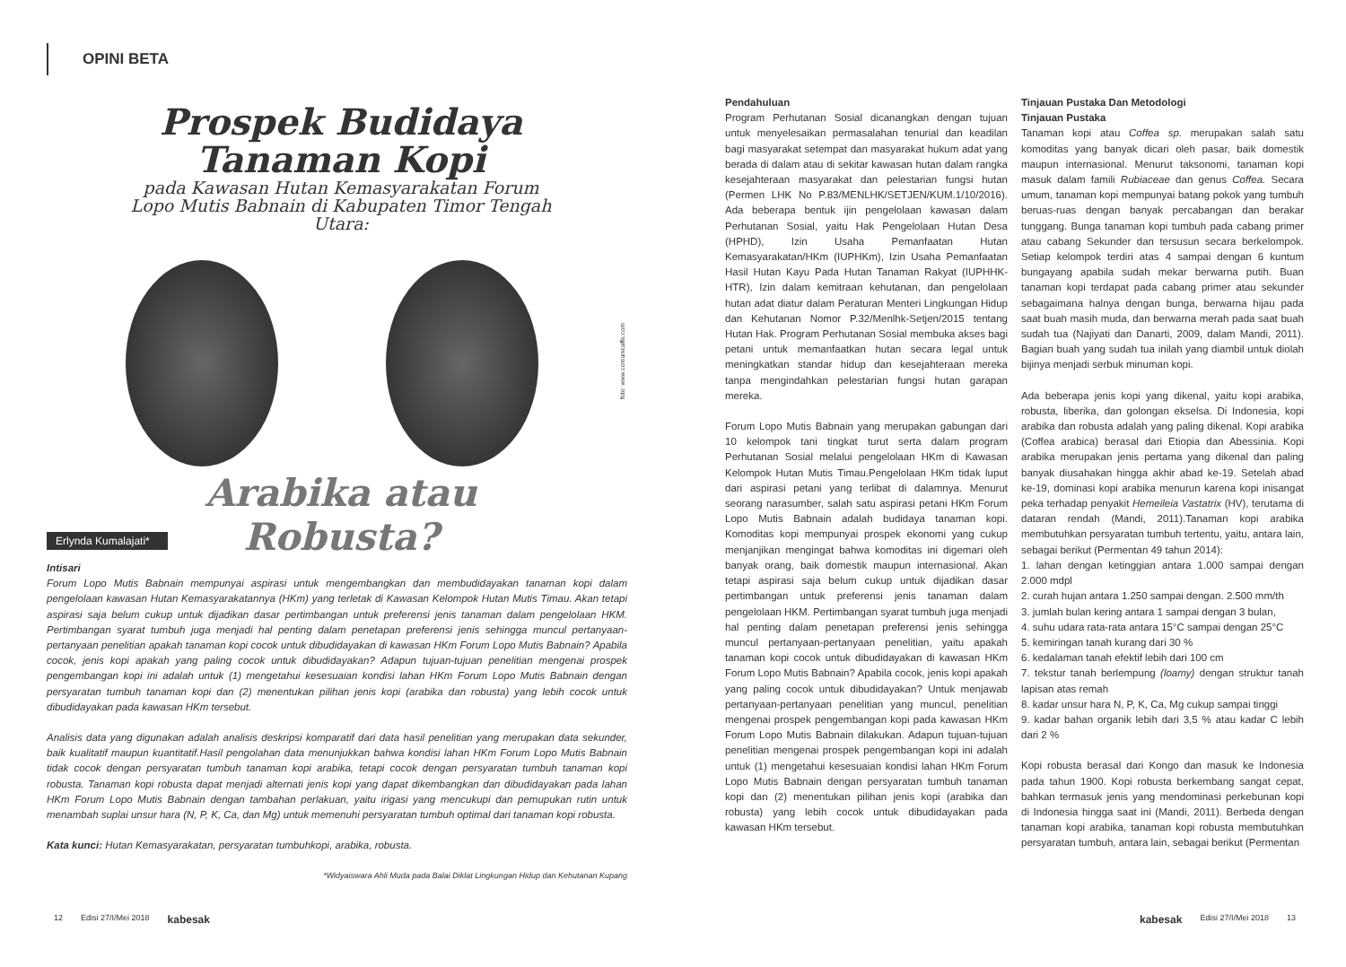OPINI BETA
Prospek Budidaya Tanaman Kopi
pada Kawasan Hutan Kemasyarakatan Forum Lopo Mutis Babnain di Kabupaten Timor Tengah Utara:
foto: www.comunicaffe.com
Arabika atau Robusta?
Erlynda Kumalajati*
Intisari
Forum Lopo Mutis Babnain mempunyai aspirasi untuk mengembangkan dan membudidayakan tanaman kopi dalam pengelolaan kawasan Hutan Kemasyarakatannya (HKm) yang terletak di Kawasan Kelompok Hutan Mutis Timau. Akan tetapi aspirasi saja belum cukup untuk dijadikan dasar pertimbangan untuk preferensi jenis tanaman dalam pengelolaan HKM. Pertimbangan syarat tumbuh juga menjadi hal penting dalam penetapan preferensi jenis sehingga muncul pertanyaan-pertanyaan penelitian apakah tanaman kopi cocok untuk dibudidayakan di kawasan HKm Forum Lopo Mutis Babnain? Apabila cocok, jenis kopi apakah yang paling cocok untuk dibudidayakan? Adapun tujuan-tujuan penelitian mengenai prospek pengembangan kopi ini adalah untuk (1) mengetahui kesesuaian kondisi lahan HKm Forum Lopo Mutis Babnain dengan persyaratan tumbuh tanaman kopi dan (2) menentukan pilihan jenis kopi (arabika dan robusta) yang lebih cocok untuk dibudidayakan pada kawasan HKm tersebut.
Analisis data yang digunakan adalah analisis deskripsi komparatif dari data hasil penelitian yang merupakan data sekunder, baik kualitatif maupun kuantitatif.Hasil pengolahan data menunjukkan bahwa kondisi lahan HKm Forum Lopo Mutis Babnain tidak cocok dengan persyaratan tumbuh tanaman kopi arabika, tetapi cocok dengan persyaratan tumbuh tanaman kopi robusta. Tanaman kopi robusta dapat menjadi alternati jenis kopi yang dapat dikembangkan dan dibudidayakan pada lahan HKm Forum Lopo Mutis Babnain dengan tambahan perlakuan, yaitu irigasi yang mencukupi dan pemupukan rutin untuk menambah suplai unsur hara (N, P, K, Ca, dan Mg) untuk memenuhi persyaratan tumbuh optimal dari tanaman kopi robusta.
Kata kunci: Hutan Kemasyarakatan, persyaratan tumbuhkopi, arabika, robusta.
*Widyaiswara Ahli Muda pada Balai Diklat Lingkungan Hidup dan Kehutanan Kupang
12 Edisi 27/I/Mei 2018 kabesak
Pendahuluan
Program Perhutanan Sosial dicanangkan dengan tujuan untuk menyelesaikan permasalahan tenurial dan keadilan bagi masyarakat setempat dan masyarakat hukum adat yang berada di dalam atau di sekitar kawasan hutan dalam rangka kesejahteraan masyarakat dan pelestarian fungsi hutan (Permen LHK No P.83/MENLHK/SETJEN/KUM.1/10/2016). Ada beberapa bentuk ijin pengelolaan kawasan dalam Perhutanan Sosial, yaitu Hak Pengelolaan Hutan Desa (HPHD), Izin Usaha Pemanfaatan Hutan Kemasyarakatan/HKm (IUPHKm), Izin Usaha Pemanfaatan Hasil Hutan Kayu Pada Hutan Tanaman Rakyat (IUPHHK-HTR), Izin dalam kemitraan kehutanan, dan pengelolaan hutan adat diatur dalam Peraturan Menteri Lingkungan Hidup dan Kehutanan Nomor P.32/Menlhk-Setjen/2015 tentang Hutan Hak. Program Perhutanan Sosial membuka akses bagi petani untuk memanfaatkan hutan secara legal untuk meningkatkan standar hidup dan kesejahteraan mereka tanpa mengindahkan pelestarian fungsi hutan garapan mereka.
Forum Lopo Mutis Babnain yang merupakan gabungan dari 10 kelompok tani tingkat turut serta dalam program Perhutanan Sosial melalui pengelolaan HKm di Kawasan Kelompok Hutan Mutis Timau.Pengelolaan HKm tidak luput dari aspirasi petani yang terlibat di dalamnya. Menurut seorang narasumber, salah satu aspirasi petani HKm Forum Lopo Mutis Babnain adalah budidaya tanaman kopi. Komoditas kopi mempunyai prospek ekonomi yang cukup menjanjikan mengingat bahwa komoditas ini digemari oleh banyak orang, baik domestik maupun internasional. Akan tetapi aspirasi saja belum cukup untuk dijadikan dasar pertimbangan untuk preferensi jenis tanaman dalam pengelolaan HKM. Pertimbangan syarat tumbuh juga menjadi hal penting dalam penetapan preferensi jenis sehingga muncul pertanyaan-pertanyaan penelitian, yaitu apakah tanaman kopi cocok untuk dibudidayakan di kawasan HKm Forum Lopo Mutis Babnain? Apabila cocok, jenis kopi apakah yang paling cocok untuk dibudidayakan? Untuk menjawab pertanyaan-pertanyaan penelitian yang muncul, penelitian mengenai prospek pengembangan kopi pada kawasan HKm Forum Lopo Mutis Babnain dilakukan. Adapun tujuan-tujuan penelitian mengenai prospek pengembangan kopi ini adalah untuk (1) mengetahui kesesuaian kondisi lahan HKm Forum Lopo Mutis Babnain dengan persyaratan tumbuh tanaman kopi dan (2) menentukan pilihan jenis kopi (arabika dan robusta) yang lebih cocok untuk dibudidayakan pada kawasan HKm tersebut.
Tinjauan Pustaka Dan Metodologi
Tinjauan Pustaka
Tanaman kopi atau Coffea sp. merupakan salah satu komoditas yang banyak dicari oleh pasar, baik domestik maupun internasional. Menurut taksonomi, tanaman kopi masuk dalam famili Rubiaceae dan genus Coffea. Secara umum, tanaman kopi mempunyai batang pokok yang tumbuh beruas-ruas dengan banyak percabangan dan berakar tunggang. Bunga tanaman kopi tumbuh pada cabang primer atau cabang Sekunder dan tersusun secara berkelompok. Setiap kelompok terdiri atas 4 sampai dengan 6 kuntum bungayang apabila sudah mekar berwarna putih. Buan tanaman kopi terdapat pada cabang primer atau sekunder sebagaimana halnya dengan bunga, berwarna hijau pada saat buah masih muda, dan berwarna merah pada saat buah sudah tua (Najiyati dan Danarti, 2009, dalam Mandi, 2011). Bagian buah yang sudah tua inilah yang diambil untuk diolah bijinya menjadi serbuk minuman kopi.
Ada beberapa jenis kopi yang dikenal, yaitu kopi arabika, robusta, liberika, dan golongan ekselsa. Di Indonesia, kopi arabika dan robusta adalah yang paling dikenal. Kopi arabika (Coffea arabica) berasal dari Etiopia dan Abessinia. Kopi arabika merupakan jenis pertama yang dikenal dan paling banyak diusahakan hingga akhir abad ke-19. Setelah abad ke-19, dominasi kopi arabika menurun karena kopi inisangat peka terhadap penyakit Hemeileia Vastatrix (HV), terutama di dataran rendah (Mandi, 2011).Tanaman kopi arabika membutuhkan persyaratan tumbuh tertentu, yaitu, antara lain, sebagai berikut (Permentan 49 tahun 2014):
1. lahan dengan ketinggian antara 1.000 sampai dengan 2.000 mdpl
2. curah hujan antara 1.250 sampai dengan. 2.500 mm/th
3. jumlah bulan kering antara 1 sampai dengan 3 bulan,
4. suhu udara rata-rata antara 15°C sampai dengan 25°C
5. kemiringan tanah kurang dari 30 %
6. kedalaman tanah efektif lebih dari 100 cm
7. tekstur tanah berlempung (loamy) dengan struktur tanah lapisan atas remah
8. kadar unsur hara N, P, K, Ca, Mg cukup sampai tinggi
9. kadar bahan organik lebih dari 3,5 % atau kadar C lebih dari 2 %
Kopi robusta berasal dari Kongo dan masuk ke Indonesia pada tahun 1900. Kopi robusta berkembang sangat cepat, bahkan termasuk jenis yang mendominasi perkebunan kopi di Indonesia hingga saat ini (Mandi, 2011). Berbeda dengan tanaman kopi arabika, tanaman kopi robusta membutuhkan persyaratan tumbuh, antara lain, sebagai berikut (Permentan
kabesak Edisi 27/I/Mei 2018 13